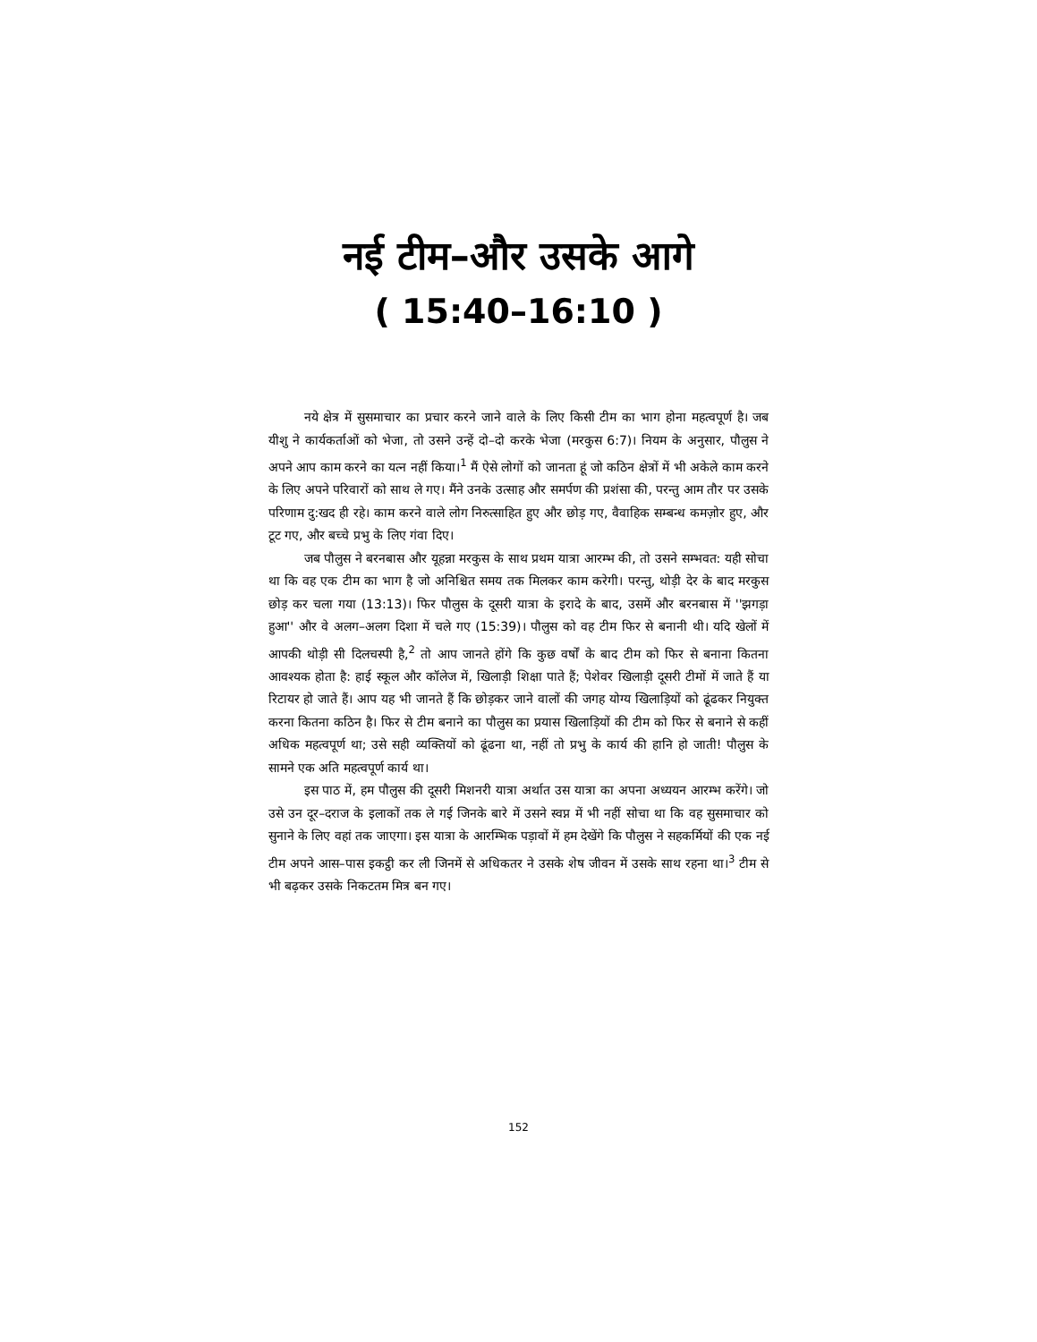नई टीम–और उसके आगे
( 15:40–16:10 )
नये क्षेत्र में सुसमाचार का प्रचार करने जाने वाले के लिए किसी टीम का भाग होना महत्वपूर्ण है। जब यीशु ने कार्यकर्ताओं को भेजा, तो उसने उन्हें दो–दो करके भेजा (मरकुस 6:7)। नियम के अनुसार, पौलुस ने अपने आप काम करने का यत्न नहीं किया।<sup>1</sup> मैं ऐसे लोगों को जानता हूं जो कठिन क्षेत्रों में भी अकेले काम करने के लिए अपने परिवारों को साथ ले गए। मैंने उनके उत्साह और समर्पण की प्रशंसा की, परन्तु आम तौर पर उसके परिणाम दु:खद ही रहे। काम करने वाले लोग निरुत्साहित हुए और छोड़ गए, वैवाहिक सम्बन्ध कमज़ोर हुए, और टूट गए, और बच्चे प्रभु के लिए गंवा दिए।
जब पौलुस ने बरनबास और यूहन्ना मरकुस के साथ प्रथम यात्रा आरम्भ की, तो उसने सम्भवत: यही सोचा था कि वह एक टीम का भाग है जो अनिश्चित समय तक मिलकर काम करेगी। परन्तु, थोड़ी देर के बाद मरकुस छोड़ कर चला गया (13:13)। फिर पौलुस के दूसरी यात्रा के इरादे के बाद, उसमें और बरनबास में ''झगड़ा हुआ'' और वे अलग–अलग दिशा में चले गए (15:39)। पौलुस को वह टीम फिर से बनानी थी। यदि खेलों में आपकी थोड़ी सी दिलचस्पी है,<sup>2</sup> तो आप जानते होंगे कि कुछ वर्षों के बाद टीम को फिर से बनाना कितना आवश्यक होता है: हाई स्कूल और कॉलेज में, खिलाड़ी शिक्षा पाते हैं; पेशेवर खिलाड़ी दूसरी टीमों में जाते हैं या रिटायर हो जाते हैं। आप यह भी जानते हैं कि छोड़कर जाने वालों की जगह योग्य खिलाड़ियों को ढूंढकर नियुक्त करना कितना कठिन है। फिर से टीम बनाने का पौलुस का प्रयास खिलाड़ियों की टीम को फिर से बनाने से कहीं अधिक महत्वपूर्ण था; उसे सही व्यक्तियों को ढूंढना था, नहीं तो प्रभु के कार्य की हानि हो जाती! पौलुस के सामने एक अति महत्वपूर्ण कार्य था।
इस पाठ में, हम पौलुस की दूसरी मिशनरी यात्रा अर्थात उस यात्रा का अपना अध्ययन आरम्भ करेंगे। जो उसे उन दूर–दराज के इलाकों तक ले गई जिनके बारे में उसने स्वप्न में भी नहीं सोचा था कि वह सुसमाचार को सुनाने के लिए वहां तक जाएगा। इस यात्रा के आरम्भिक पड़ावों में हम देखेंगे कि पौलुस ने सहकर्मियों की एक नई टीम अपने आस–पास इकट्ठी कर ली जिनमें से अधिकतर ने उसके शेष जीवन में उसके साथ रहना था।<sup>3</sup> टीम से भी बढ़कर उसके निकटतम मित्र बन गए।
152